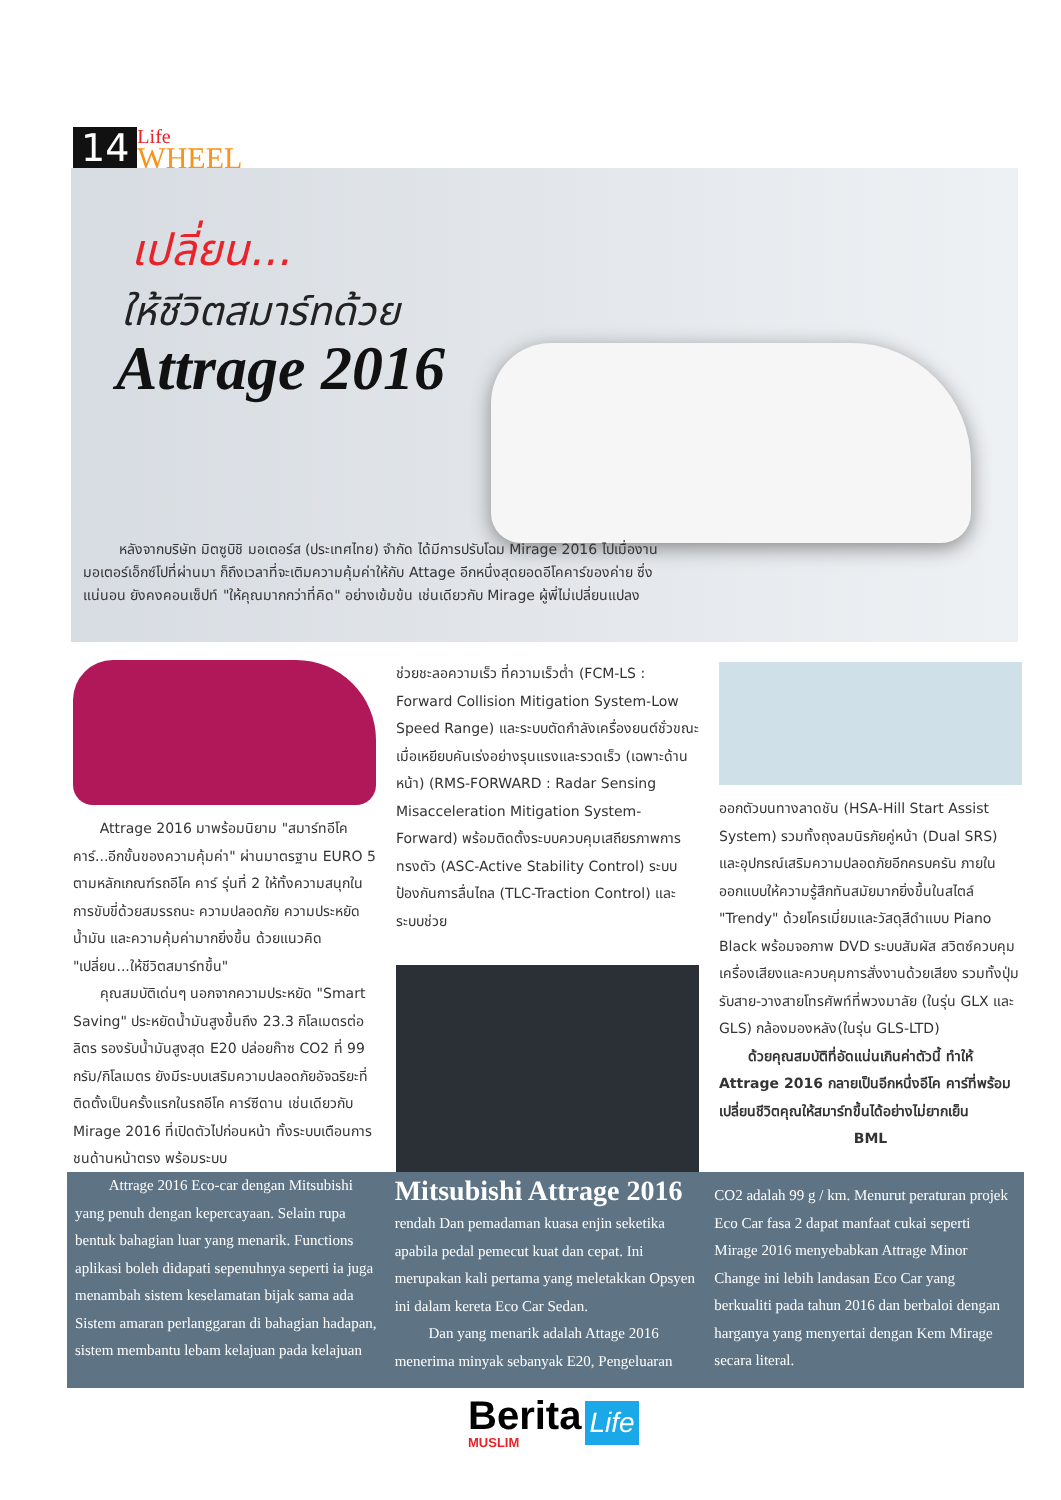14
Life
WHEEL
เปลี่ยน...
ให้ชีวิตสมาร์ทด้วย
Attrage 2016
หลังจากบริษัท มิตซูบิชิ มอเตอร์ส (ประเทศไทย) จำกัด ได้มีการปรับโฉม Mirage 2016 ไปเมื่องานมอเตอร์เอ็กซ์โปที่ผ่านมา ก็ถึงเวลาที่จะเติมความคุ้มค่าให้กับ Attage อีกหนึ่งสุดยอดอีโคคาร์ของค่าย ซึ่งแน่นอน ยังคงคอนเซ็ปท์ "ให้คุณมากกว่าที่คิด" อย่างเข้มข้น เช่นเดียวกับ Mirage ผู้พี่ไม่เปลี่ยนแปลง
Attrage 2016 มาพร้อมนิยาม "สมาร์ทอีโคคาร์...อีกขั้นของความคุ้มค่า" ผ่านมาตรฐาน EURO 5 ตามหลักเกณฑ์รถอีโค คาร์ รุ่นที่ 2 ให้ทั้งความสนุกในการขับขี่ด้วยสมรรถนะ ความปลอดภัย ความประหยัดน้ำมัน และความคุ้มค่ามากยิ่งขึ้น ด้วยแนวคิด "เปลี่ยน...ให้ชีวิตสมาร์ทขึ้น"
คุณสมบัติเด่นๆ นอกจากความประหยัด "Smart Saving" ประหยัดน้ำมันสูงขึ้นถึง 23.3 กิโลเมตรต่อลิตร รองรับน้ำมันสูงสุด E20 ปล่อยก๊าซ CO2 ที่ 99 กรัม/กิโลเมตร ยังมีระบบเสริมความปลอดภัยอัจฉริยะที่ติดตั้งเป็นครั้งแรกในรถอีโค คาร์ซีดาน เช่นเดียวกับ Mirage 2016 ที่เปิดตัวไปก่อนหน้า ทั้งระบบเตือนการชนด้านหน้าตรง พร้อมระบบ
ช่วยชะลอความเร็ว ที่ความเร็วต่ำ (FCM-LS : Forward Collision Mitigation System-Low Speed Range) และระบบตัดกำลังเครื่องยนต์ชั่วขณะเมื่อเหยียบคันเร่งอย่างรุนแรงและรวดเร็ว (เฉพาะด้านหน้า) (RMS-FORWARD : Radar Sensing Misacceleration Mitigation System-Forward) พร้อมติดตั้งระบบควบคุมเสถียรภาพการทรงตัว (ASC-Active Stability Control) ระบบป้องกันการลื่นไถล (TLC-Traction Control) และระบบช่วย
ออกตัวบนทางลาดชัน (HSA-Hill Start Assist System) รวมทั้งถุงลมนิรภัยคู่หน้า (Dual SRS) และอุปกรณ์เสริมความปลอดภัยอีกครบครัน ภายในออกแบบให้ความรู้สึกทันสมัยมากยิ่งขึ้นในสไตล์ "Trendy" ด้วยโครเมี่ยมและวัสดุสีดำแบบ Piano Black พร้อมจอภาพ DVD ระบบสัมผัส สวิตซ์ควบคุมเครื่องเสียงและควบคุมการสั่งงานด้วยเสียง รวมทั้งปุ่มรับสาย-วางสายโทรศัพท์ที่พวงมาลัย (ในรุ่น GLX และ GLS) กล้องมองหลัง(ในรุ่น GLS-LTD)
ด้วยคุณสมบัติที่อัดแน่นเกินค่าตัวนี้ ทำให้ Attrage 2016 กลายเป็นอีกหนึ่งอีโค คาร์ที่พร้อมเปลี่ยนชีวิตคุณให้สมาร์ทขึ้นได้อย่างไม่ยากเย็น
BML
Attrage 2016 Eco-car dengan Mitsubishi yang penuh dengan kepercayaan. Selain rupa bentuk bahagian luar yang menarik. Functions aplikasi boleh didapati sepenuhnya seperti ia juga menambah sistem keselamatan bijak sama ada Sistem amaran perlanggaran di bahagian hadapan, sistem membantu lebam kelajuan pada kelajuan
Mitsubishi Attrage 2016
rendah Dan pemadaman kuasa enjin seketika apabila pedal pemecut kuat dan cepat. Ini merupakan kali pertama yang meletakkan Opsyen ini dalam kereta Eco Car Sedan.
Dan yang menarik adalah Attage 2016 menerima minyak sebanyak E20, Pengeluaran
CO2 adalah 99 g / km. Menurut peraturan projek Eco Car fasa 2 dapat manfaat cukai seperti Mirage 2016 menyebabkan Attrage Minor Change ini lebih landasan Eco Car yang berkualiti pada tahun 2016 dan berbaloi dengan harganya yang menyertai dengan Kem Mirage secara literal.
Berita
MUSLIM
Life